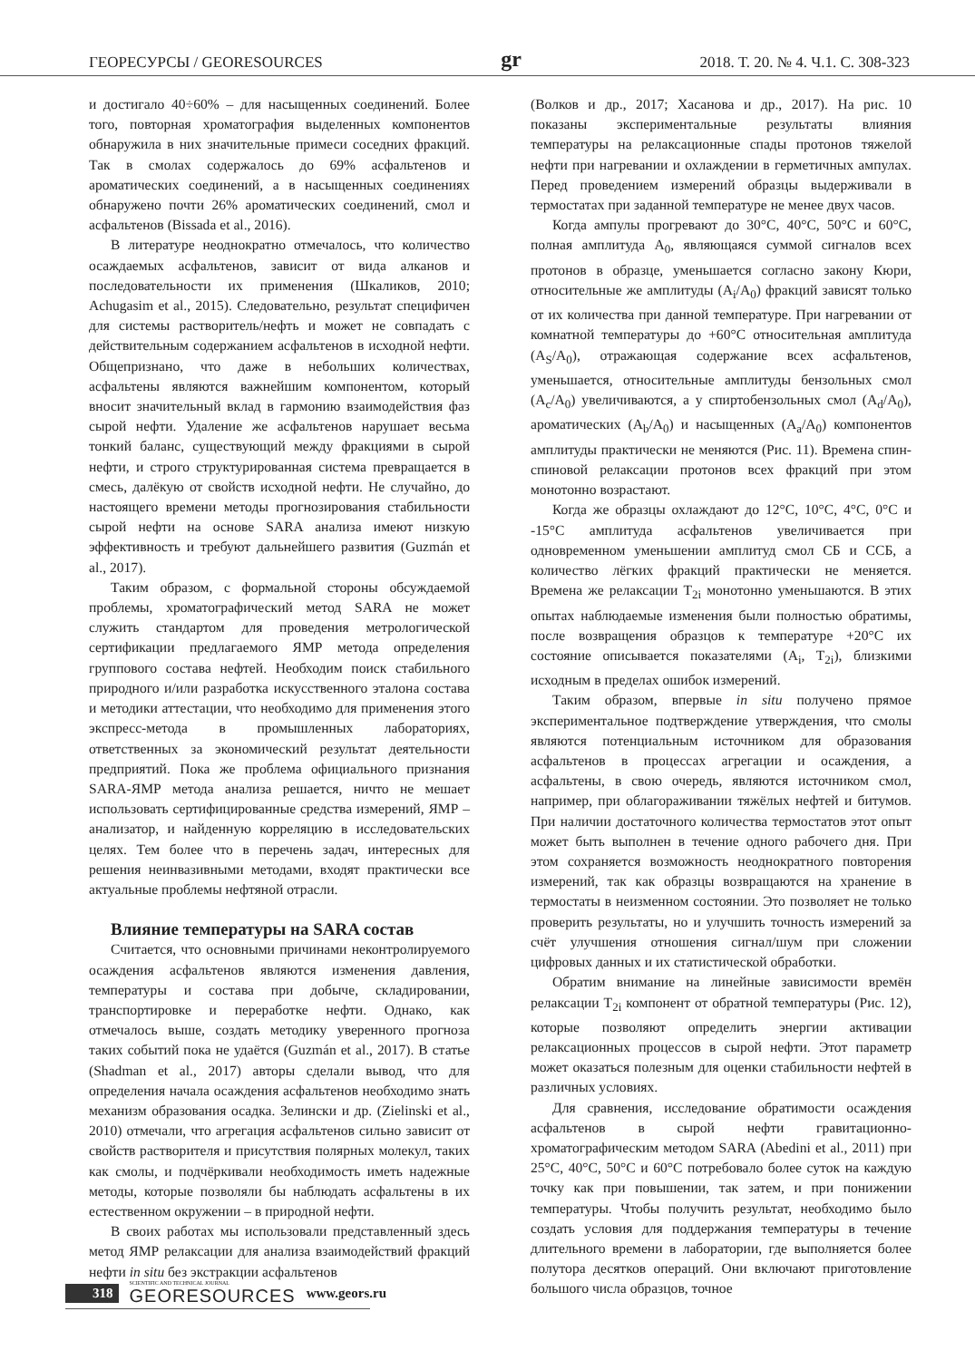ГЕОРЕСУРСЫ / GEORESOURCES gr 2018. Т. 20. № 4. Ч.1. С. 308-323
и достигало 40÷60% – для насыщенных соединений. Более того, повторная хроматография выделенных компонентов обнаружила в них значительные примеси соседних фракций. Так в смолах содержалось до 69% асфальтенов и ароматических соединений, а в насыщенных соединениях обнаружено почти 26% ароматических соединений, смол и асфальтенов (Bissada et al., 2016).
В литературе неоднократно отмечалось, что количество осаждаемых асфальтенов, зависит от вида алканов и последовательности их применения (Шкаликов, 2010; Achugasim et al., 2015). Следовательно, результат специфичен для системы растворитель/нефть и может не совпадать с действительным содержанием асфальтенов в исходной нефти. Общепризнано, что даже в небольших количествах, асфальтены являются важнейшим компонентом, который вносит значительный вклад в гармонию взаимодействия фаз сырой нефти. Удаление же асфальтенов нарушает весьма тонкий баланс, существующий между фракциями в сырой нефти, и строго структурированная система превращается в смесь, далёкую от свойств исходной нефти. Не случайно, до настоящего времени методы прогнозирования стабильности сырой нефти на основе SARA анализа имеют низкую эффективность и требуют дальнейшего развития (Guzmán et al., 2017).
Таким образом, с формальной стороны обсуждаемой проблемы, хроматографический метод SARA не может служить стандартом для проведения метрологической сертификации предлагаемого ЯМР метода определения группового состава нефтей. Необходим поиск стабильного природного и/или разработка искусственного эталона состава и методики аттестации, что необходимо для применения этого экспресс-метода в промышленных лабораториях, ответственных за экономический результат деятельности предприятий. Пока же проблема официального признания SARA-ЯМР метода анализа решается, ничто не мешает использовать сертифицированные средства измерений, ЯМР – анализатор, и найденную корреляцию в исследовательских целях. Тем более что в перечень задач, интересных для решения неинвазивными методами, входят практически все актуальные проблемы нефтяной отрасли.
Влияние температуры на SARA состав
Считается, что основными причинами неконтролируемого осаждения асфальтенов являются изменения давления, температуры и состава при добыче, складировании, транспортировке и переработке нефти. Однако, как отмечалось выше, создать методику уверенного прогноза таких событий пока не удаётся (Guzmán et al., 2017). В статье (Shadman et al., 2017) авторы сделали вывод, что для определения начала осаждения асфальтенов необходимо знать механизм образования осадка. Зелински и др. (Zielinski et al., 2010) отмечали, что агрегация асфальтенов сильно зависит от свойств растворителя и присутствия полярных молекул, таких как смолы, и подчёркивали необходимость иметь надежные методы, которые позволяли бы наблюдать асфальтены в их естественном окружении – в природной нефти.
В своих работах мы использовали представленный здесь метод ЯМР релаксации для анализа взаимодействий фракций нефти in situ без экстракции асфальтенов
(Волков и др., 2017; Хасанова и др., 2017). На рис. 10 показаны экспериментальные результаты влияния температуры на релаксационные спады протонов тяжелой нефти при нагревании и охлаждении в герметичных ампулах. Перед проведением измерений образцы выдерживали в термостатах при заданной температуре не менее двух часов.
Когда ампулы прогревают до 30°С, 40°С, 50°С и 60°С, полная амплитуда А<sub>0</sub>, являющаяся суммой сигналов всех протонов в образце, уменьшается согласно закону Кюри, относительные же амплитуды (A<sub>i</sub>/A<sub>0</sub>) фракций зависят только от их количества при данной температуре. При нагревании от комнатной температуры до +60°С относительная амплитуда (A<sub>S</sub>/A<sub>0</sub>), отражающая содержание всех асфальтенов, уменьшается, относительные амплитуды бензольных смол (A<sub>c</sub>/A<sub>0</sub>) увеличиваются, а у спиртобензольных смол (A<sub>d</sub>/A<sub>0</sub>), ароматических (A<sub>b</sub>/A<sub>0</sub>) и насыщенных (A<sub>a</sub>/A<sub>0</sub>) компонентов амплитуды практически не меняются (Рис. 11). Времена спин-спиновой релаксации протонов всех фракций при этом монотонно возрастают.
Когда же образцы охлаждают до 12°С, 10°С, 4°С, 0°С и -15°С амплитуда асфальтенов увеличивается при одновременном уменьшении амплитуд смол СБ и ССБ, а количество лёгких фракций практически не меняется. Времена же релаксации T<sub>2i</sub> монотонно уменьшаются. В этих опытах наблюдаемые изменения были полностью обратимы, после возвращения образцов к температуре +20°С их состояние описывается показателями (A<sub>i</sub>, T<sub>2i</sub>), близкими исходным в пределах ошибок измерений.
Таким образом, впервые in situ получено прямое экспериментальное подтверждение утверждения, что смолы являются потенциальным источником для образования асфальтенов в процессах агрегации и осаждения, а асфальтены, в свою очередь, являются источником смол, например, при облагораживании тяжёлых нефтей и битумов. При наличии достаточного количества термостатов этот опыт может быть выполнен в течение одного рабочего дня. При этом сохраняется возможность неоднократного повторения измерений, так как образцы возвращаются на хранение в термостаты в неизменном состоянии. Это позволяет не только проверить результаты, но и улучшить точность измерений за счёт улучшения отношения сигнал/шум при сложении цифровых данных и их статистической обработки.
Обратим внимание на линейные зависимости времён релаксации T<sub>2i</sub> компонент от обратной температуры (Рис. 12), которые позволяют определить энергии активации релаксационных процессов в сырой нефти. Этот параметр может оказаться полезным для оценки стабильности нефтей в различных условиях.
Для сравнения, исследование обратимости осаждения асфальтенов в сырой нефти гравитационно-хроматографическим методом SARA (Abedini et al., 2011) при 25°С, 40°С, 50°С и 60°С потребовало более суток на каждую точку как при повышении, так затем, и при понижении температуры. Чтобы получить результат, необходимо было создать условия для поддержания температуры в течение длительного времени в лаборатории, где выполняется более полутора десятков операций. Они включают приготовление большого числа образцов, точное
318 SCIENTIFIC AND TECHNICAL JOURNAL
GEORESOURCES www.geors.ru